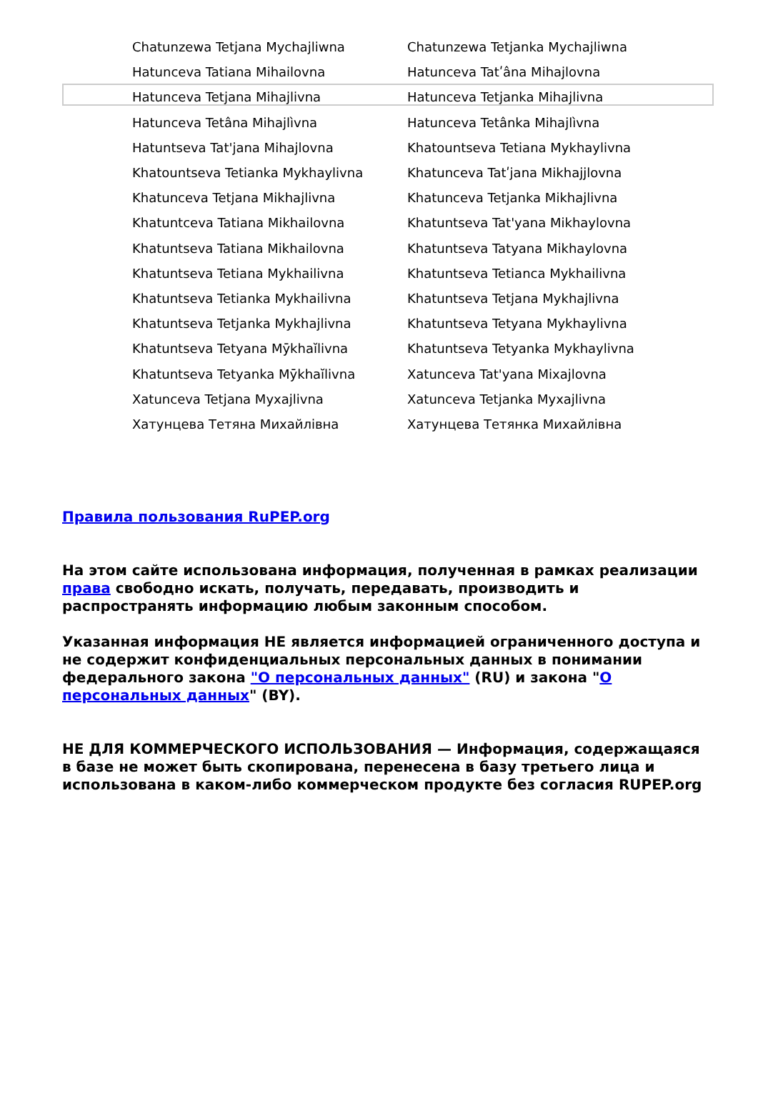| Chatunzewa Tetjana Mychajliwna | Chatunzewa Tetjanka Mychajliwna |
| Hatunceva Tatiana Mihailovna | Hatunceva Tatʹâna Mihajlovna |
| Hatunceva Tetjana Mihajlivna | Hatunceva Tetjanka Mihajlivna |
| Hatunceva Tetâna Mihajlìvna | Hatunceva Tetânka Mihajlìvna |
| Hatuntseva Tat'jana Mihajlovna | Khatountseva Tetiana Mykhaylivna |
| Khatountseva Tetianka Mykhaylivna | Khatunceva Tatʹjana Mikhajjlovna |
| Khatunceva Tetjana Mikhajlivna | Khatunceva Tetjanka Mikhajlivna |
| Khatuntceva Tatiana Mikhailovna | Khatuntseva Tat'yana Mikhaylovna |
| Khatuntseva Tatiana Mikhailovna | Khatuntseva Tatyana Mikhaylovna |
| Khatuntseva Tetiana Mykhailivna | Khatuntseva Tetianca Mykhailivna |
| Khatuntseva Tetianka Mykhailivna | Khatuntseva Tetjana Mykhajlivna |
| Khatuntseva Tetjanka Mykhajlivna | Khatuntseva Tetyana Mykhaylivna |
| Khatuntseva Tetyana Mȳkhaĭlivna | Khatuntseva Tetyanka Mykhaylivna |
| Khatuntseva Tetyanka Mȳkhaĭlivna | Xatunceva Tat'yana Mixajlovna |
| Xatunceva Tetjana Myxajlivna | Xatunceva Tetjanka Myxajlivna |
| Хатунцева Тетяна Михайлівна | Хатунцева Тетянка Михайлівна |
Правила пользования RuPEP.org
На этом сайте использована информация, полученная в рамках реализации права свободно искать, получать, передавать, производить и распространять информацию любым законным способом.
Указанная информация НЕ является информацией ограниченного доступа и не содержит конфиденциальных персональных данных в понимании федерального закона "О персональных данных" (RU) и закона "О персональных данных" (BY).
НЕ ДЛЯ КОММЕРЧЕСКОГО ИСПОЛЬЗОВАНИЯ — Информация, содержащаяся в базе не может быть скопирована, перенесена в базу третьего лица и использована в каком-либо коммерческом продукте без согласия RUPEP.org